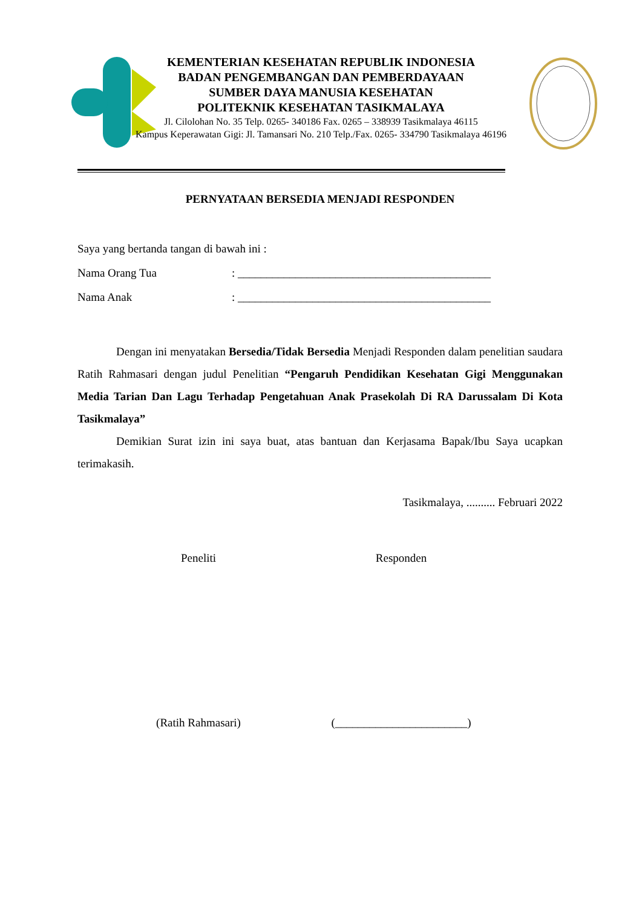KEMENTERIAN KESEHATAN REPUBLIK INDONESIA
BADAN PENGEMBANGAN DAN PEMBERDAYAAN
SUMBER DAYA MANUSIA KESEHATAN
POLITEKNIK KESEHATAN TASIKMALAYA
Jl. Cilolohan No. 35 Telp. 0265- 340186 Fax. 0265 – 338939 Tasikmalaya 46115
Kampus Keperawatan Gigi: Jl. Tamansari No. 210 Telp./Fax. 0265- 334790 Tasikmalaya 46196
PERNYATAAN BERSEDIA MENJADI RESPONDEN
Saya yang bertanda tangan di bawah ini :
Nama Orang Tua: ____________________________________________
Nama Anak: ____________________________________________
Dengan ini menyatakan Bersedia/Tidak Bersedia Menjadi Responden dalam penelitian saudara Ratih Rahmasari dengan judul Penelitian “Pengaruh Pendidikan Kesehatan Gigi Menggunakan Media Tarian Dan Lagu Terhadap Pengetahuan Anak Prasekolah Di RA Darussalam Di Kota Tasikmalaya”
Demikian Surat izin ini saya buat, atas bantuan dan Kerjasama Bapak/Ibu Saya ucapkan terimakasih.
Tasikmalaya, .......... Februari 2022
Peneliti Responden
(Ratih Rahmasari) (_______________________)